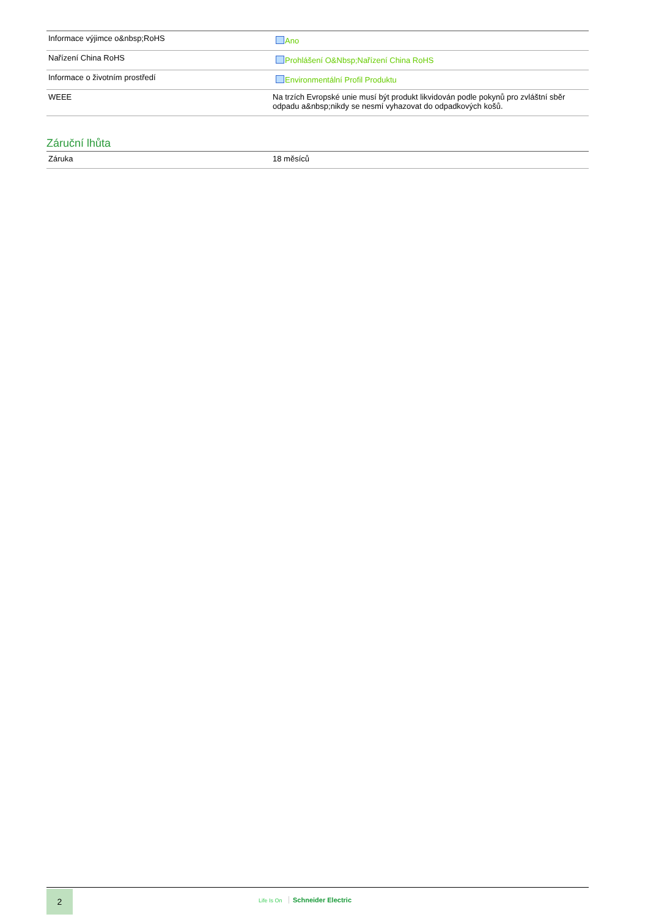| Informace výjimce o&nbsp;RoHS | Ano |
| Nařízení China RoHS | Prohlášení O&Nbsp;Nařízení China RoHS |
| Informace o životním prostředí | Environmentální Profil Produktu |
| WEEE | Na trzích Evropské unie musí být produkt likvidován podle pokynů pro zvláštní sběr odpadu a&nbsp;nikdy se nesmí vyhazovat do odpadkových košů. |
Záruční lhůta
| Záruka | 18 měsíců |
2
Life Is On Schneider Electric